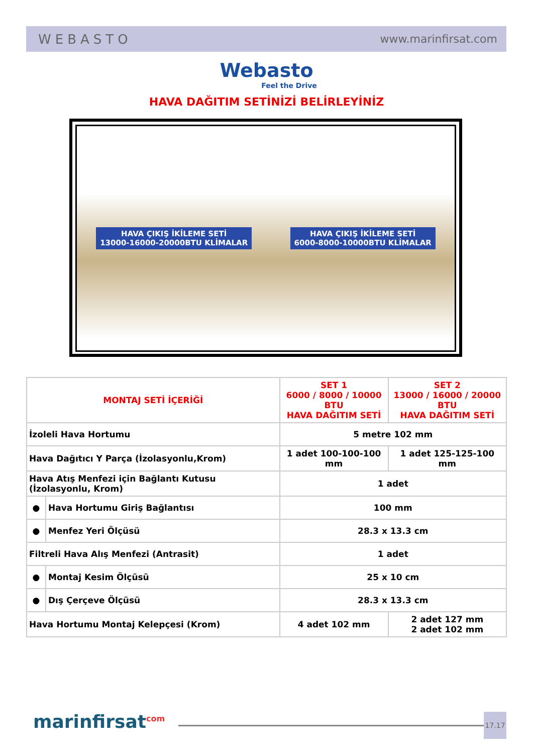WEBASTO www.marinfirsat.com
Webasto
Feel the Drive
HAVA DAĞITIM SETİNİZİ BELİRLEYİNİZ
HAVA ÇIKIŞ İKİLEME SETİ
13000-16000-20000BTU KLİMALAR HAVA ÇIKIŞ İKİLEME SETİ
6000-8000-10000BTU KLİMALAR
| MONTAJ SETİ İÇERİĞİ | | SET 1 6000 / 8000 / 10000 BTU HAVA DAĞITIM SETİ | SET 2 13000 / 16000 / 20000 BTU HAVA DAĞITIM SETİ |
| --- | --- | --- | --- |
| İzoleli Hava Hortumu | | 5 metre 102 mm | |
| Hava Dağıtıcı Y Parça (İzolasyonlu,Krom) | | 1 adet 100-100-100 mm | 1 adet 125-125-100 mm |
| Hava Atış Menfezi için Bağlantı Kutusu (İzolasyonlu, Krom) | | 1 adet | |
| ● | Hava Hortumu Giriş Bağlantısı | 100 mm | |
| ● | Menfez Yeri Ölçüsü | 28.3 x 13.3 cm | |
| Filtreli Hava Alış Menfezi (Antrasit) | | 1 adet | |
| ● | Montaj Kesim Ölçüsü | 25 x 10 cm | |
| ● | Dış Çerçeve Ölçüsü | 28.3 x 13.3 cm | |
| Hava Hortumu Montaj Kelepçesi (Krom) | | 4 adet 102 mm | 2 adet 127 mm 2 adet 102 mm |
marinfirsat<sup>com</sup> 17.17